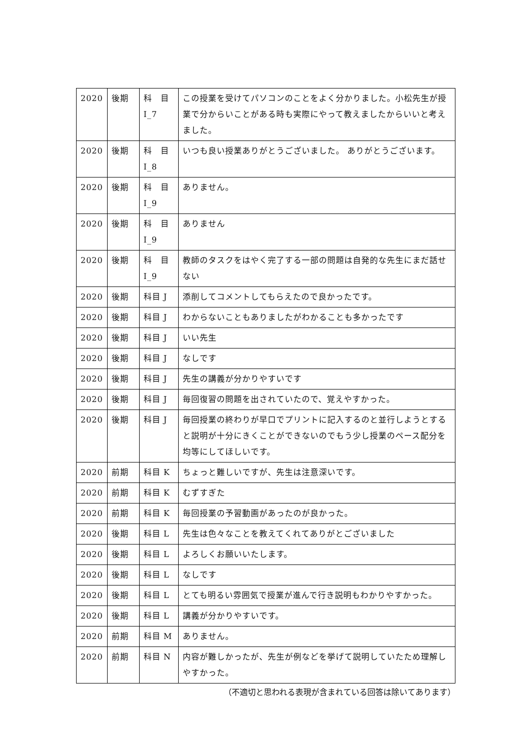| 2020 | 後期 | 科 目 I_7 | この授業を受けてパソコンのことをよく分かりました。小松先生が授業で分からいことがある時も実際にやって教えましたからいいと考えました。 |
| 2020 | 後期 | 科 目 I_8 | いつも良い授業ありがとうございました。 ありがとうございます。 |
| 2020 | 後期 | 科 目 I_9 | ありません。 |
| 2020 | 後期 | 科 目 I_9 | ありません |
| 2020 | 後期 | 科 目 I_9 | 教師のタスクをはやく完了する一部の問題は自発的な先生にまだ話せない |
| 2020 | 後期 | 科目 J | 添削してコメントしてもらえたので良かったです。 |
| 2020 | 後期 | 科目 J | わからないこともありましたがわかることも多かったです |
| 2020 | 後期 | 科目 J | いい先生 |
| 2020 | 後期 | 科目 J | なしです |
| 2020 | 後期 | 科目 J | 先生の講義が分かりやすいです |
| 2020 | 後期 | 科目 J | 毎回復習の問題を出されていたので、覚えやすかった。 |
| 2020 | 後期 | 科目 J | 毎回授業の終わりが早口でプリントに記入するのと並行しようとすると説明が十分にきくことができないのでもう少し授業のペース配分を均等にしてほしいです。 |
| 2020 | 前期 | 科目 K | ちょっと難しいですが、先生は注意深いです。 |
| 2020 | 前期 | 科目 K | むずすぎた |
| 2020 | 前期 | 科目 K | 毎回授業の予習動画があったのが良かった。 |
| 2020 | 後期 | 科目 L | 先生は色々なことを教えてくれてありがとございました |
| 2020 | 後期 | 科目 L | よろしくお願いいたします。 |
| 2020 | 後期 | 科目 L | なしです |
| 2020 | 後期 | 科目 L | とても明るい雰囲気で授業が進んで行き説明もわかりやすかった。 |
| 2020 | 後期 | 科目 L | 講義が分かりやすいです。 |
| 2020 | 前期 | 科目 M | ありません。 |
| 2020 | 前期 | 科目 N | 内容が難しかったが、先生が例などを挙げて説明していたため理解しやすかった。 |
（不適切と思われる表現が含まれている回答は除いてあります）